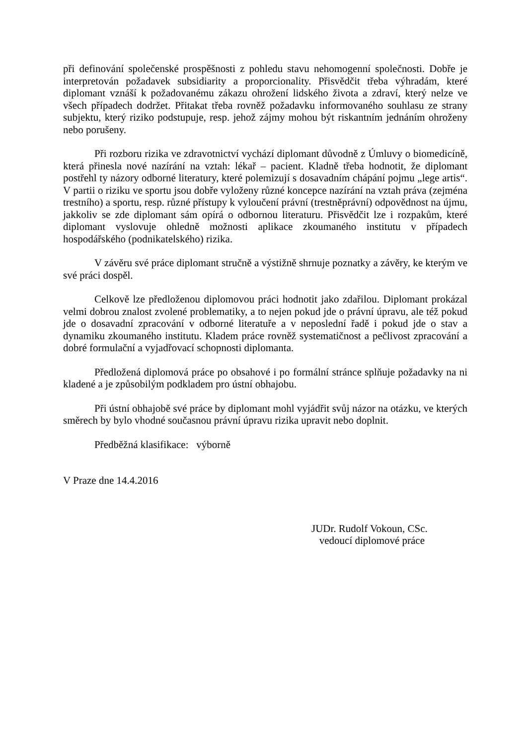při definování společenské prospěšnosti z pohledu stavu nehomogenní společnosti. Dobře je interpretován požadavek subsidiarity a proporcionality. Přisvědčit třeba výhradám, které diplomant vznáší k požadovanému zákazu ohrožení lidského života a zdraví, který nelze ve všech případech dodržet. Přitakat třeba rovněž požadavku informovaného souhlasu ze strany subjektu, který riziko podstupuje, resp. jehož zájmy mohou být riskantním jednáním ohroženy nebo porušeny.
Při rozboru rizika ve zdravotnictví vychází diplomant důvodně z Úmluvy o biomedicíně, která přinesla nové nazírání na vztah: lékař – pacient. Kladně třeba hodnotit, že diplomant postřehl ty názory odborné literatury, které polemizují s dosavadním chápání pojmu „lege artis“. V partii o riziku ve sportu jsou dobře vyloženy různé koncepce nazírání na vztah práva (zejména trestního) a sportu, resp. různé přístupy k vyloučení právní (trestněprávní) odpovědnost na újmu, jakkoliv se zde diplomant sám opírá o odbornou literaturu. Přisvědčit lze i rozpakům, které diplomant vyslovuje ohledně možnosti aplikace zkoumaného institutu v případech hospodářského (podnikatelského) rizika.
V závěru své práce diplomant stručně a výstižně shrnuje poznatky a závěry, ke kterým ve své práci dospěl.
Celkově lze předloženou diplomovou práci hodnotit jako zdařilou. Diplomant prokázal velmi dobrou znalost zvolené problematiky, a to nejen pokud jde o právní úpravu, ale též pokud jde o dosavadní zpracování v odborné literatuře a v neposlední řadě i pokud jde o stav a dynamiku zkoumaného institutu. Kladem práce rovněž systematičnost a pečlivost zpracování a dobré formulační a vyjadřovací schopnosti diplomanta.
Předložená diplomová práce po obsahové i po formální stránce splňuje požadavky na ni kladené a je způsobilým podkladem pro ústní obhajobu.
Při ústní obhajobě své práce by diplomant mohl vyjádřit svůj názor na otázku, ve kterých směrech by bylo vhodné současnou právní úpravu rizika upravit nebo doplnit.
Předběžná klasifikace: výborně
V Praze dne 14.4.2016
JUDr. Rudolf Vokoun, CSc.
vedoucí diplomové práce